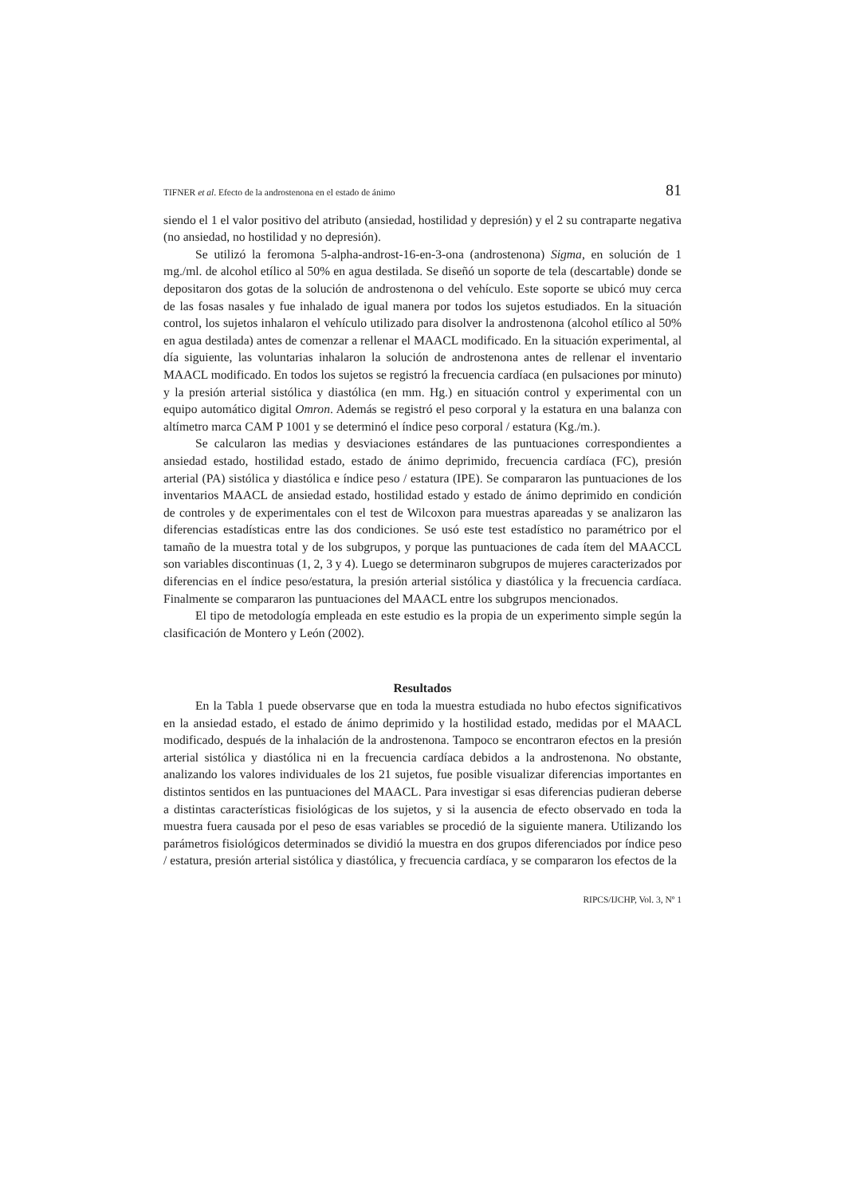TIFNER et al. Efecto de la androstenona en el estado de ánimo 81
siendo el 1 el valor positivo del atributo (ansiedad, hostilidad y depresión) y el 2 su contraparte negativa (no ansiedad, no hostilidad y no depresión).
Se utilizó la feromona 5-alpha-androst-16-en-3-ona (androstenona) Sigma, en solución de 1 mg./ml. de alcohol etílico al 50% en agua destilada. Se diseñó un soporte de tela (descartable) donde se depositaron dos gotas de la solución de androstenona o del vehículo. Este soporte se ubicó muy cerca de las fosas nasales y fue inhalado de igual manera por todos los sujetos estudiados. En la situación control, los sujetos inhalaron el vehículo utilizado para disolver la androstenona (alcohol etílico al 50% en agua destilada) antes de comenzar a rellenar el MAACL modificado. En la situación experimental, al día siguiente, las voluntarias inhalaron la solución de androstenona antes de rellenar el inventario MAACL modificado. En todos los sujetos se registró la frecuencia cardíaca (en pulsaciones por minuto) y la presión arterial sistólica y diastólica (en mm. Hg.) en situación control y experimental con un equipo automático digital Omron. Además se registró el peso corporal y la estatura en una balanza con altímetro marca CAM P 1001 y se determinó el índice peso corporal / estatura (Kg./m.).
Se calcularon las medias y desviaciones estándares de las puntuaciones correspondientes a ansiedad estado, hostilidad estado, estado de ánimo deprimido, frecuencia cardíaca (FC), presión arterial (PA) sistólica y diastólica e índice peso / estatura (IPE). Se compararon las puntuaciones de los inventarios MAACL de ansiedad estado, hostilidad estado y estado de ánimo deprimido en condición de controles y de experimentales con el test de Wilcoxon para muestras apareadas y se analizaron las diferencias estadísticas entre las dos condiciones. Se usó este test estadístico no paramétrico por el tamaño de la muestra total y de los subgrupos, y porque las puntuaciones de cada ítem del MAACCL son variables discontinuas (1, 2, 3 y 4). Luego se determinaron subgrupos de mujeres caracterizados por diferencias en el índice peso/estatura, la presión arterial sistólica y diastólica y la frecuencia cardíaca. Finalmente se compararon las puntuaciones del MAACL entre los subgrupos mencionados.
El tipo de metodología empleada en este estudio es la propia de un experimento simple según la clasificación de Montero y León (2002).
Resultados
En la Tabla 1 puede observarse que en toda la muestra estudiada no hubo efectos significativos en la ansiedad estado, el estado de ánimo deprimido y la hostilidad estado, medidas por el MAACL modificado, después de la inhalación de la androstenona. Tampoco se encontraron efectos en la presión arterial sistólica y diastólica ni en la frecuencia cardíaca debidos a la androstenona. No obstante, analizando los valores individuales de los 21 sujetos, fue posible visualizar diferencias importantes en distintos sentidos en las puntuaciones del MAACL. Para investigar si esas diferencias pudieran deberse a distintas características fisiológicas de los sujetos, y si la ausencia de efecto observado en toda la muestra fuera causada por el peso de esas variables se procedió de la siguiente manera. Utilizando los parámetros fisiológicos determinados se dividió la muestra en dos grupos diferenciados por índice peso / estatura, presión arterial sistólica y diastólica, y frecuencia cardíaca, y se compararon los efectos de la
RIPCS/IJCHP, Vol. 3, Nº 1